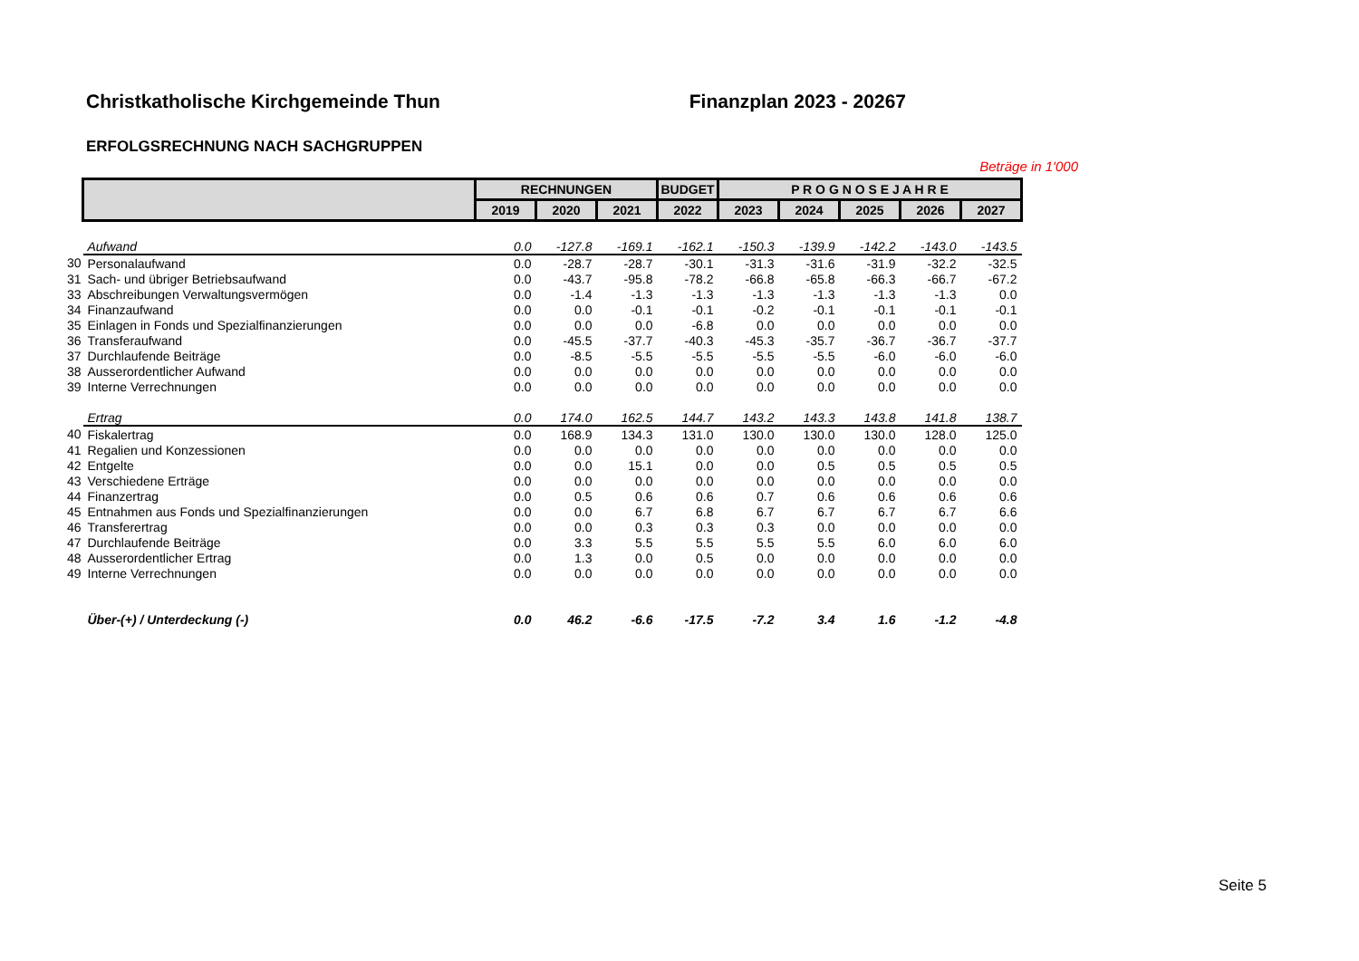Christkatholische Kirchgemeinde Thun Finanzplan 2023 - 20267
ERFOLGSRECHNUNG NACH SACHGRUPPEN
Beträge in 1'000
| | | RECHNUNGEN | | | BUDGET | P R O G N O S E J A H R E | | | | |
| | | 2019 | 2020 | 2021 | 2022 | 2023 | 2024 | 2025 | 2026 | 2027 |
| | Aufwand | 0.0 | -127.8 | -169.1 | -162.1 | -150.3 | -139.9 | -142.2 | -143.0 | -143.5 |
| 30 | Personalaufwand | 0.0 | -28.7 | -28.7 | -30.1 | -31.3 | -31.6 | -31.9 | -32.2 | -32.5 |
| 31 | Sach- und übriger Betriebsaufwand | 0.0 | -43.7 | -95.8 | -78.2 | -66.8 | -65.8 | -66.3 | -66.7 | -67.2 |
| 33 | Abschreibungen Verwaltungsvermögen | 0.0 | -1.4 | -1.3 | -1.3 | -1.3 | -1.3 | -1.3 | -1.3 | 0.0 |
| 34 | Finanzaufwand | 0.0 | 0.0 | -0.1 | -0.1 | -0.2 | -0.1 | -0.1 | -0.1 | -0.1 |
| 35 | Einlagen in Fonds und Spezialfinanzierungen | 0.0 | 0.0 | 0.0 | -6.8 | 0.0 | 0.0 | 0.0 | 0.0 | 0.0 |
| 36 | Transferaufwand | 0.0 | -45.5 | -37.7 | -40.3 | -45.3 | -35.7 | -36.7 | -36.7 | -37.7 |
| 37 | Durchlaufende Beiträge | 0.0 | -8.5 | -5.5 | -5.5 | -5.5 | -5.5 | -6.0 | -6.0 | -6.0 |
| 38 | Ausserordentlicher Aufwand | 0.0 | 0.0 | 0.0 | 0.0 | 0.0 | 0.0 | 0.0 | 0.0 | 0.0 |
| 39 | Interne Verrechnungen | 0.0 | 0.0 | 0.0 | 0.0 | 0.0 | 0.0 | 0.0 | 0.0 | 0.0 |
| | Ertrag | 0.0 | 174.0 | 162.5 | 144.7 | 143.2 | 143.3 | 143.8 | 141.8 | 138.7 |
| 40 | Fiskalertrag | 0.0 | 168.9 | 134.3 | 131.0 | 130.0 | 130.0 | 130.0 | 128.0 | 125.0 |
| 41 | Regalien und Konzessionen | 0.0 | 0.0 | 0.0 | 0.0 | 0.0 | 0.0 | 0.0 | 0.0 | 0.0 |
| 42 | Entgelte | 0.0 | 0.0 | 15.1 | 0.0 | 0.0 | 0.5 | 0.5 | 0.5 | 0.5 |
| 43 | Verschiedene Erträge | 0.0 | 0.0 | 0.0 | 0.0 | 0.0 | 0.0 | 0.0 | 0.0 | 0.0 |
| 44 | Finanzertrag | 0.0 | 0.5 | 0.6 | 0.6 | 0.7 | 0.6 | 0.6 | 0.6 | 0.6 |
| 45 | Entnahmen aus Fonds und Spezialfinanzierungen | 0.0 | 0.0 | 6.7 | 6.8 | 6.7 | 6.7 | 6.7 | 6.7 | 6.6 |
| 46 | Transferertrag | 0.0 | 0.0 | 0.3 | 0.3 | 0.3 | 0.0 | 0.0 | 0.0 | 0.0 |
| 47 | Durchlaufende Beiträge | 0.0 | 3.3 | 5.5 | 5.5 | 5.5 | 5.5 | 6.0 | 6.0 | 6.0 |
| 48 | Ausserordentlicher Ertrag | 0.0 | 1.3 | 0.0 | 0.5 | 0.0 | 0.0 | 0.0 | 0.0 | 0.0 |
| 49 | Interne Verrechnungen | 0.0 | 0.0 | 0.0 | 0.0 | 0.0 | 0.0 | 0.0 | 0.0 | 0.0 |
| | Über-(+) / Unterdeckung (-) | 0.0 | 46.2 | -6.6 | -17.5 | -7.2 | 3.4 | 1.6 | -1.2 | -4.8 |
Seite 5